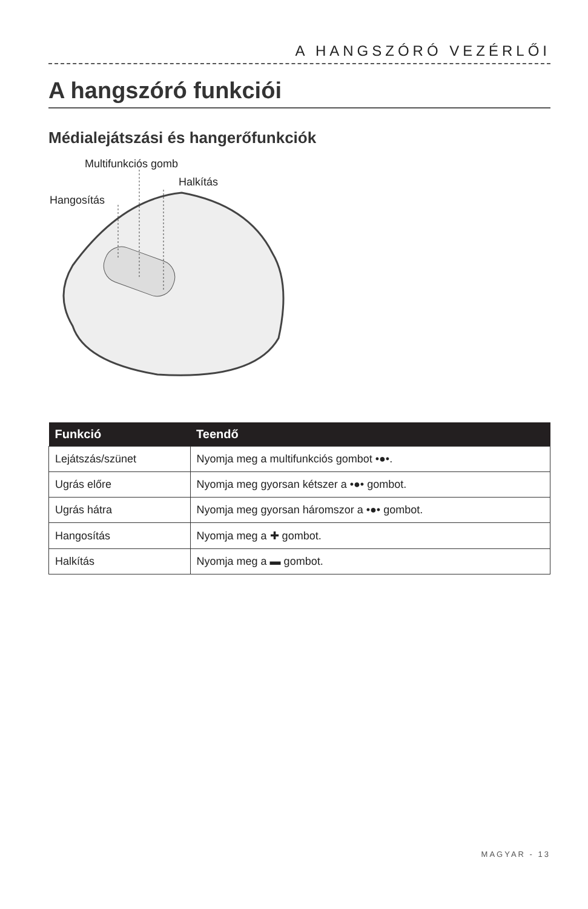A HANGSZÓRÓ VEZÉRLŐI
A hangszóró funkciói
Médialejátszási és hangerőfunkciók
Multifunkciós gomb
Halkítás
Hangosítás
| Funkció | Teendő |
| --- | --- |
| Lejátszás/szünet | Nyomja meg a multifunkciós gombot •●•. |
| Ugrás előre | Nyomja meg gyorsan kétszer a •●• gombot. |
| Ugrás hátra | Nyomja meg gyorsan háromszor a •●• gombot. |
| Hangosítás | Nyomja meg a ✚ gombot. |
| Halkítás | Nyomja meg a ▬ gombot. |
MAGYAR - 13